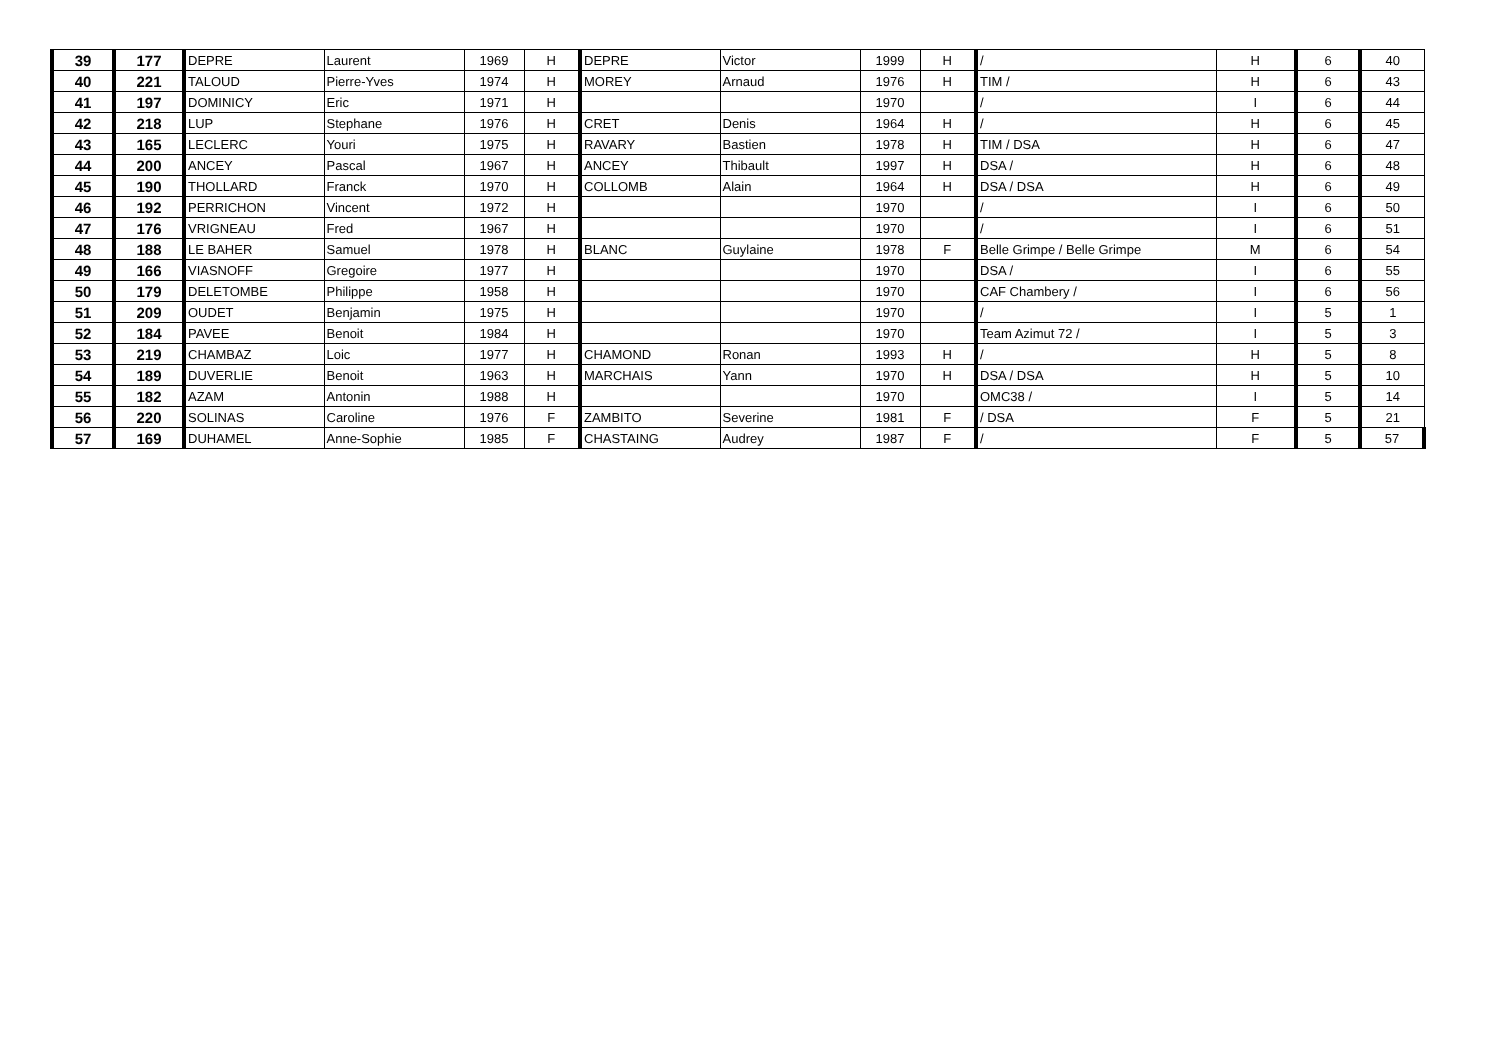| 39 | 177 | DEPRE | Laurent | 1969 | H | DEPRE | Victor | 1999 | H | / | H | 6 | 40 |
| 40 | 221 | TALOUD | Pierre-Yves | 1974 | H | MOREY | Arnaud | 1976 | H | TIM / | H | 6 | 43 |
| 41 | 197 | DOMINICY | Eric | 1971 | H | | | 1970 | | / | I | 6 | 44 |
| 42 | 218 | LUP | Stephane | 1976 | H | CRET | Denis | 1964 | H | / | H | 6 | 45 |
| 43 | 165 | LECLERC | Youri | 1975 | H | RAVARY | Bastien | 1978 | H | TIM / DSA | H | 6 | 47 |
| 44 | 200 | ANCEY | Pascal | 1967 | H | ANCEY | Thibault | 1997 | H | DSA / | H | 6 | 48 |
| 45 | 190 | THOLLARD | Franck | 1970 | H | COLLOMB | Alain | 1964 | H | DSA / DSA | H | 6 | 49 |
| 46 | 192 | PERRICHON | Vincent | 1972 | H | | | 1970 | | / | I | 6 | 50 |
| 47 | 176 | VRIGNEAU | Fred | 1967 | H | | | 1970 | | / | I | 6 | 51 |
| 48 | 188 | LE BAHER | Samuel | 1978 | H | BLANC | Guylaine | 1978 | F | Belle Grimpe / Belle Grimpe | M | 6 | 54 |
| 49 | 166 | VIASNOFF | Gregoire | 1977 | H | | | 1970 | | DSA / | I | 6 | 55 |
| 50 | 179 | DELETOMBE | Philippe | 1958 | H | | | 1970 | | CAF Chambery / | I | 6 | 56 |
| 51 | 209 | OUDET | Benjamin | 1975 | H | | | 1970 | | / | I | 5 | 1 |
| 52 | 184 | PAVEE | Benoit | 1984 | H | | | 1970 | | Team Azimut 72 / | I | 5 | 3 |
| 53 | 219 | CHAMBAZ | Loic | 1977 | H | CHAMOND | Ronan | 1993 | H | / | H | 5 | 8 |
| 54 | 189 | DUVERLIE | Benoit | 1963 | H | MARCHAIS | Yann | 1970 | H | DSA / DSA | H | 5 | 10 |
| 55 | 182 | AZAM | Antonin | 1988 | H | | | 1970 | | OMC38 / | I | 5 | 14 |
| 56 | 220 | SOLINAS | Caroline | 1976 | F | ZAMBITO | Severine | 1981 | F | / DSA | F | 5 | 21 |
| 57 | 169 | DUHAMEL | Anne-Sophie | 1985 | F | CHASTAING | Audrey | 1987 | F | / | F | 5 | 57 |